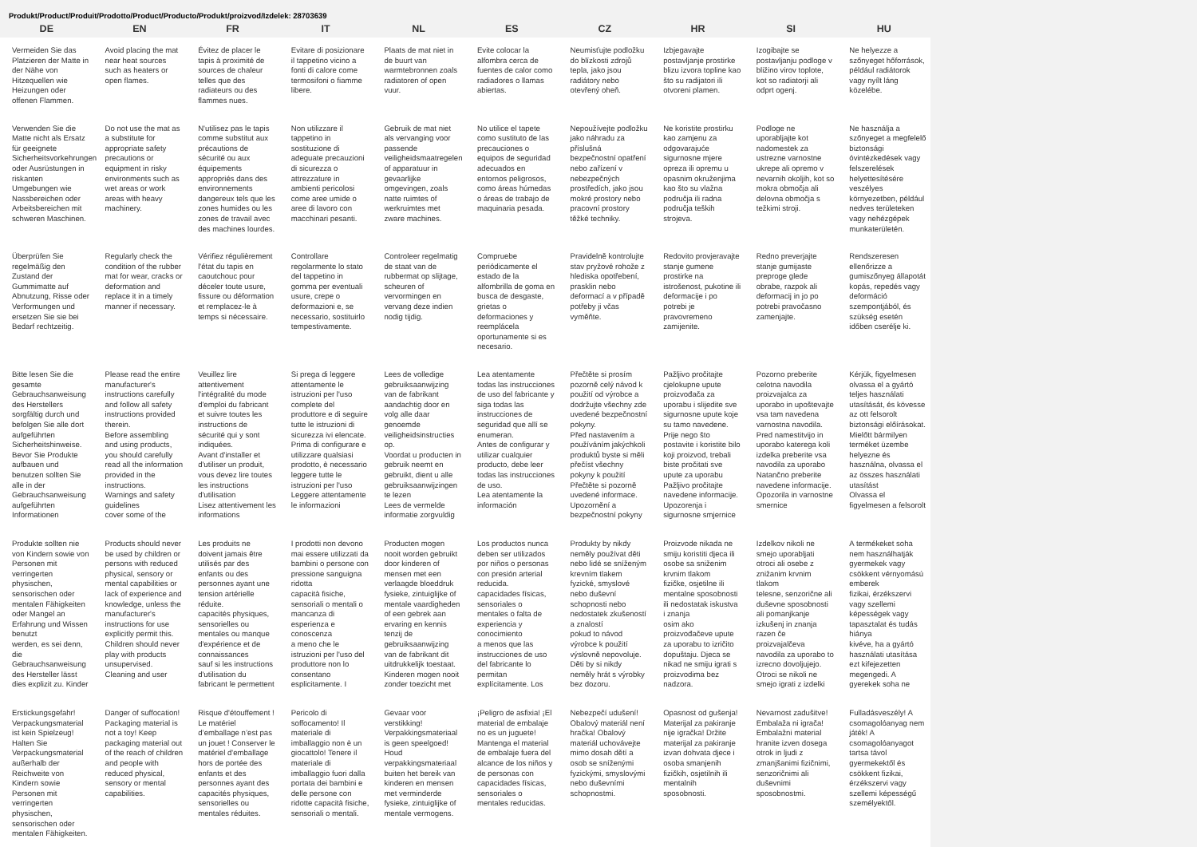Produkt/Product/Produit/Prodotto/Product/Producto/Produkt/proizvod/Izdelek: 28703639
| DE | EN | FR | IT | NL | ES | CZ | HR | SI | HU |
| --- | --- | --- | --- | --- | --- | --- | --- | --- | --- |
| Vermeiden Sie das Platzieren der Matte in der Nähe von Hitzequellen wie Heizungen oder offenen Flammen. | Avoid placing the mat near heat sources such as heaters or open flames. | Évitez de placer le tapis à proximité de sources de chaleur telles que des radiateurs ou des flammes nues. | Evitare di posizionare il tappetino vicino a fonti di calore come termosifoni o fiamme libere. | Plaats de mat niet in de buurt van warmtebronnen zoals radiatoren of open vuur. | Evite colocar la alfombra cerca de fuentes de calor como radiadores o llamas abiertas. | Neumisťujte podložku do blízkosti zdrojů tepla, jako jsou radiátory nebo otevřený oheň. | Izbjegavajte postavljanje prostirke blizu izvora topline kao što su radijatori ili otvoreni plamen. | Izogibajte se postavljanju podloge v bližino virov toplote, kot so radiatorji ali odprt ogenj. | Ne helyezze a szőnyeget hőforrások, például radiátorok vagy nyílt láng közelébe. |
| Verwenden Sie die Matte nicht als Ersatz für geeignete Sicherheitsvorkehrungen oder Ausrüstungen in riskanten Umgebungen wie Nassbereichen oder Arbeitsbereichen mit schweren Maschinen. | Do not use the mat as a substitute for appropriate safety precautions or equipment in risky environments such as wet areas or work areas with heavy machinery. | N'utilisez pas le tapis comme substitut aux précautions de sécurité ou aux équipements appropriés dans des environnements dangereux tels que les zones humides ou les zones de travail avec des machines lourdes. | Non utilizzare il tappetino in sostituzione di adeguate precauzioni di sicurezza o attrezzature in ambienti pericolosi come aree umide o aree di lavoro con macchinari pesanti. | Gebruik de mat niet als vervanging voor passende veiligheidsmaatregelen of apparatuur in gevaarlijke omgevingen, zoals natte ruimtes of werkruimtes met zware machines. | No utilice el tapete como sustituto de las precauciones o equipos de seguridad adecuados en entornos peligrosos, como áreas húmedas o áreas de trabajo de maquinaria pesada. | Nepoužívejte podložku jako náhradu za příslušná bezpečnostní opatření nebo zařízení v nebezpečných prostředích, jako jsou mokré prostory nebo pracovní prostory těžké techniky. | Ne koristite prostirku kao zamjenu za odgovarajuće sigurnosne mjere opreza ili opremu u opasnim okruženjima kao što su vlažna područja ili radna područja teških strojeva. | Podloge ne uporabljajte kot nadomestek za ustrezne varnostne ukrepe ali opremo v nevarnih okoljih, kot so mokra območja ali delovna območja s težkimi stroji. | Ne használja a szőnyeget a megfelelő biztonsági óvintézkedések vagy felszerelések helyettesítésére veszélyes környezetben, például nedves területeken vagy nehézgépek munkaterületén. |
| Überprüfen Sie regelmäßig den Zustand der Gummimatte auf Abnutzung, Risse oder Verformungen und ersetzen Sie sie bei Bedarf rechtzeitig. | Regularly check the condition of the rubber mat for wear, cracks or deformation and replace it in a timely manner if necessary. | Vérifiez régulièrement l'état du tapis en caoutchouc pour déceler toute usure, fissure ou déformation et remplacez-le à temps si nécessaire. | Controllare regolarmente lo stato del tappetino in gomma per eventuali usure, crepe o deformazioni e, se necessario, sostituirlo tempestivamente. | Controleer regelmatig de staat van de rubbermat op slijtage, scheuren of vervormingen en vervang deze indien nodig tijdig. | Compruebe periódicamente el estado de la alfombrilla de goma en busca de desgaste, grietas o deformaciones y reemplácela oportunamente si es necesario. | Pravidelně kontrolujte stav pryžové rohože z hlediska opotřebení, prasklin nebo deformací a v případě potřeby ji včas vyměňte. | Redovito provjeravajte stanje gumene prostirke na istrošenost, pukotine ili deformacije i po potrebi je pravovremeno zamijenite. | Redno preverjajte stanje gumijaste preproge glede obrabe, razpok ali deformacij in jo po potrebi pravočasno zamenjajte. | Rendszeresen ellenőrizze a gumiszőnyeg állapotát kopás, repedés vagy deformáció szempontjából, és szükség esetén időben cserélje ki. |
| Bitte lesen Sie die gesamte Gebrauchsanweisung des Herstellers sorgfältig durch und befolgen Sie alle dort aufgeführten Sicherheitshinweise. Bevor Sie Produkte aufbauen und benutzen sollten Sie alle in der Gebrauchsanweisung aufgeführten Informationen | Please read the entire manufacturer's instructions carefully and follow all safety instructions provided therein. Before assembling and using products, you should carefully read all the information provided in the instructions. Warnings and safety guidelines cover some of the | Veuillez lire attentivement l'intégralité du mode d'emploi du fabricant et suivre toutes les instructions de sécurité qui y sont indiquées. Avant d'installer et d'utiliser un produit, vous devez lire toutes les instructions d'utilisation Lisez attentivement les informations | Si prega di leggere attentamente le istruzioni per l'uso complete del produttore e di seguire tutte le istruzioni di sicurezza ivi elencate. Prima di configurare e utilizzare qualsiasi prodotto, è necessario leggere tutte le istruzioni per l'uso Leggere attentamente le informazioni | Lees de volledige gebruiksaanwijzing van de fabrikant aandachtig door en volg alle daar genoemde veiligheidsinstructies op. Voordat u producten in gebruik neemt en gebruikt, dient u alle gebruiksaanwijzingen te lezen Lees de vermelde informatie zorgvuldig | Lea atentamente todas las instrucciones de uso del fabricante y siga todas las instrucciones de seguridad que allí se enumeran. Antes de configurar y utilizar cualquier producto, debe leer todas las instrucciones de uso. Lea atentamente la información | Přečtěte si prosím pozorně celý návod k použití od výrobce a dodržujte všechny zde uvedené bezpečnostní pokyny. Před nastavením a používáním jakýchkoli produktů byste si měli přečíst všechny pokyny k použití Přečtěte si pozorně uvedené informace. Upozornění a bezpečnostní pokyny | Pažljivo pročitajte cjelokupne upute proizvođača za uporabu i slijedite sve sigurnosne upute koje su tamo navedene. Prije nego što postavite i koristite bilo koji proizvod, trebali biste pročitati sve upute za uporabu Pažljivo pročitajte navedene informacije. Upozorenja i sigurnosne smjernice | Pozorno preberite celotna navodila proizvajalca za uporabo in upoštevajte vsa tam navedena varnostna navodila. Pred namestitvijo in uporabo katerega koli izdelka preberite vsa navodila za uporabo Natančno preberite navedene informacije. Opozorila in varnostne smernice | Kérjük, figyelmesen olvassa el a gyártó teljes használati utasítását, és kövesse az ott felsorolt biztonsági előírásokat. Mielőtt bármilyen terméket üzembe helyezne és használna, olvassa el az összes használati utasítást Olvassa el figyelmesen a felsorolt |
| Produkte sollten nie von Kindern sowie von Personen mit verringerten physischen, sensorischen oder mentalen Fähigkeiten oder Mangel an Erfahrung und Wissen benutzt werden, es sei denn, die Gebrauchsanweisung des Hersteller lässt dies explizit zu. Kinder | Products should never be used by children or persons with reduced physical, sensory or mental capabilities or lack of experience and knowledge, unless the manufacturer's instructions for use explicitly permit this. Children should never play with products unsupervised. Cleaning and user | Les produits ne doivent jamais être utilisés par des enfants ou des personnes ayant une tension artérielle réduite. capacités physiques, sensorielles ou mentales ou manque d'expérience et de connaissances sauf si les instructions d'utilisation du fabricant le permettent | I prodotti non devono mai essere utilizzati da bambini o persone con pressione sanguigna ridotta capacità fisiche, sensoriali o mentali o mancanza di esperienza e conoscenza a meno che le istruzioni per l'uso del produttore non lo consentano esplicitamente. I | Producten mogen nooit worden gebruikt door kinderen of mensen met een verlaagde bloeddruk fysieke, zintuiglijke of mentale vaardigheden of een gebrek aan ervaring en kennis tenzij de gebruiksaanwijzing van de fabrikant dit uitdrukkelijk toestaat. Kinderen mogen nooit zonder toezicht met | Los productos nunca deben ser utilizados por niños o personas con presión arterial reducida. capacidades físicas, sensoriales o mentales o falta de experiencia y conocimiento a menos que las instrucciones de uso del fabricante lo permitan explícitamente. Los | Produkty by nikdy neměly používat děti nebo lidé se sníženým krevním tlakem fyzické, smyslové nebo duševní schopnosti nebo nedostatek zkušeností a znalostí pokud to návod výrobce k použití výslovně nepovoluje. Děti by si nikdy neměly hrát s výrobky bez dozoru. | Proizvode nikada ne smiju koristiti djeca ili osobe sa sniženim krvnim tlakom fizičke, osjetilne ili mentalne sposobnosti ili nedostatak iskustva i znanja osim ako proizvođačeve upute za uporabu to izričito dopuštaju. Djeca se nikad ne smiju igrati s proizvodima bez nadzora. | Izdelkov nikoli ne smejo uporabljati otroci ali osebe z znižanim krvnim tlakom telesne, senzorične ali duševne sposobnosti ali pomanjkanje izkušenj in znanja razen če proizvajalčeva navodila za uporabo to izrecno dovoljujejo. Otroci se nikoli ne smejo igrati z izdelki | A termékeket soha nem használhatják gyermekek vagy csökkent vérnyomású emberek fizikai, érzékszervi vagy szellemi képességek vagy tapasztalat és tudás hiánya kivéve, ha a gyártó használati utasítása ezt kifejezetten megengedi. A gyerekek soha ne |
| Erstickungsgefahr! Verpackungsmaterial ist kein Spielzeug! Halten Sie Verpackungsmaterial außerhalb der Reichweite von Kindern sowie Personen mit verringerten physischen, sensorischen oder mentalen Fähigkeiten. | Danger of suffocation! Packaging material is not a toy! Keep packaging material out of the reach of children and people with reduced physical, sensory or mental capabilities. | Risque d'étouffement ! Le matériel d’emballage n’est pas un jouet ! Conserver le matériel d'emballage hors de portée des enfants et des personnes ayant des capacités physiques, sensorielles ou mentales réduites. | Pericolo di soffocamento! Il materiale di imballaggio non è un giocattolo! Tenere il materiale di imballaggio fuori dalla portata dei bambini e delle persone con ridotte capacità fisiche, sensoriali o mentali. | Gevaar voor verstikking! Verpakkingsmateriaal is geen speelgoed! Houd verpakkingsmateriaal buiten het bereik van kinderen en mensen met verminderde fysieke, zintuiglijke of mentale vermogens. | ¡Peligro de asfixia! ¡El material de embalaje no es un juguete! Mantenga el material de embalaje fuera del alcance de los niños y de personas con capacidades físicas, sensoriales o mentales reducidas. | Nebezpečí udušení! Obalový materiál není hračka! Obalový materiál uchovávejte mimo dosah dětí a osob se sníženými fyzickými, smyslovými nebo duševními schopnostmi. | Opasnost od gušenja! Materijal za pakiranje nije igračka! Držite materijal za pakiranje izvan dohvata djece i osoba smanjenih fizičkih, osjetilnih ili mentalnih sposobnosti. | Nevarnost zadušitve! Embalaža ni igrača! Embalažni material hranite izven dosega otrok in ljudi z zmanjšanimi fizičnimi, senzoričnimi ali duševnimi sposobnostmi. | Fulladásveszély! A csomagolóanyag nem játék! A csomagolóanyagot tartsa távol gyermekektől és csökkent fizikai, érzékszervi vagy szellemi képességű személyektől. |